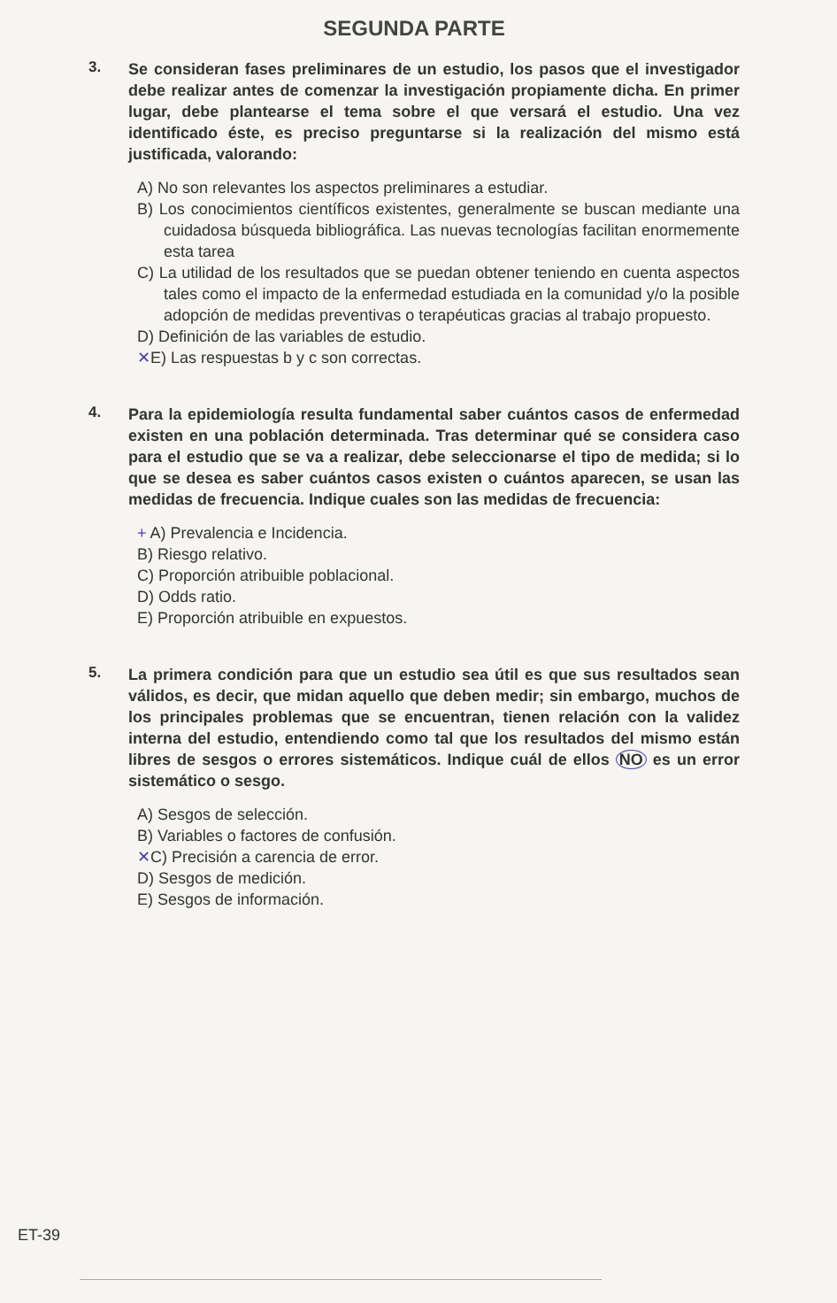SEGUNDA PARTE
3.
Se consideran fases preliminares de un estudio, los pasos que el investigador debe realizar antes de comenzar la investigación propiamente dicha. En primer lugar, debe plantearse el tema sobre el que versará el estudio. Una vez identificado éste, es preciso preguntarse si la realización del mismo está justificada, valorando:
A) No son relevantes los aspectos preliminares a estudiar.
B) Los conocimientos científicos existentes, generalmente se buscan mediante una cuidadosa búsqueda bibliográfica. Las nuevas tecnologías facilitan enormemente esta tarea
C) La utilidad de los resultados que se puedan obtener teniendo en cuenta aspectos tales como el impacto de la enfermedad estudiada en la comunidad y/o la posible adopción de medidas preventivas o terapéuticas gracias al trabajo propuesto.
D) Definición de las variables de estudio.
✕E) Las respuestas b y c son correctas.
4.
Para la epidemiología resulta fundamental saber cuántos casos de enfermedad existen en una población determinada. Tras determinar qué se considera caso para el estudio que se va a realizar, debe seleccionarse el tipo de medida; si lo que se desea es saber cuántos casos existen o cuántos aparecen, se usan las medidas de frecuencia. Indique cuales son las medidas de frecuencia:
+ A) Prevalencia e Incidencia.
B) Riesgo relativo.
C) Proporción atribuible poblacional.
D) Odds ratio.
E) Proporción atribuible en expuestos.
5.
La primera condición para que un estudio sea útil es que sus resultados sean válidos, es decir, que midan aquello que deben medir; sin embargo, muchos de los principales problemas que se encuentran, tienen relación con la validez interna del estudio, entendiendo como tal que los resultados del mismo están libres de sesgos o errores sistemáticos. Indique cuál de ellos NO es un error sistemático o sesgo.
A) Sesgos de selección.
B) Variables o factores de confusión.
✕C) Precisión a carencia de error.
D) Sesgos de medición.
E) Sesgos de información.
ET-39